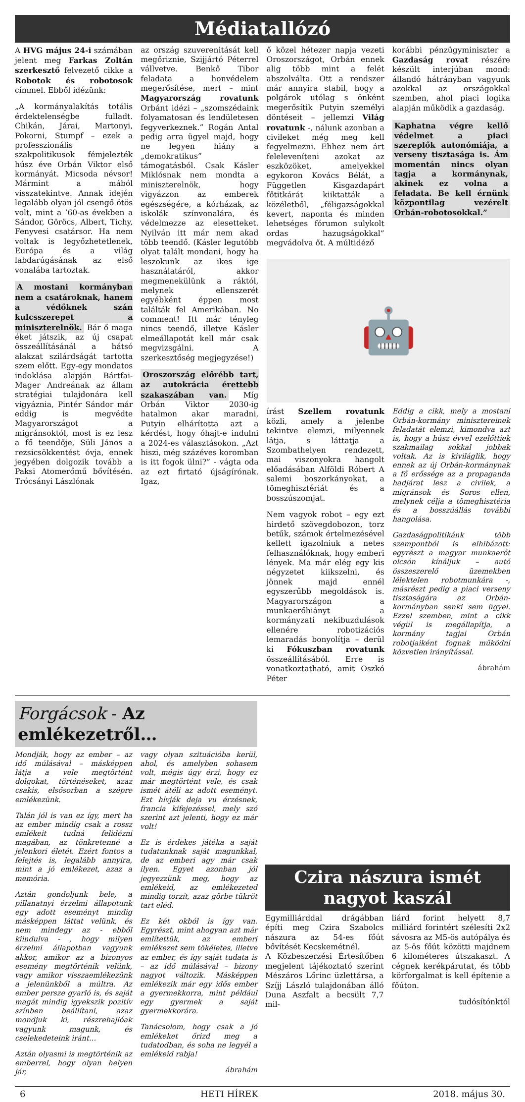Médiatallózó
A HVG május 24-i számában jelent meg Farkas Zoltán szerkesztő felvezető cikke a Robotok és robotosok címmel. Ebből idézünk:
„A kormányalakítás totális érdektelenségbe fulladt. Chikán, Járai, Martonyi, Pokorni, Stumpf – ezek a professzionális szakpolitikusok fémjelezték húsz éve Orbán Viktor első kormányát. Micsoda névsor! Mármint a mából visszatekintve. Annak idején legalább olyan jól csengő ötös volt, mint a ’60-as években a Sándor, Göröcs, Albert, Tichy, Fenyvesi csatársor. Ha nem voltak is legyőzhetetlenek, Európa és a világ labdarúgásának az első vonalába tartoztak.
A mostani kormányban nem a csatároknak, hanem a védőknek szán kulcsszerepet a miniszterelnök. Bár ő maga éket játszik, az új csapat összeállításánál a hátsó alakzat szilárdságát tartotta szem előtt. Egy-egy mondatos indoklása alapján Bártfai-Mager Andreának az állam stratégiai tulajdonára kell vigyáznia, Pintér Sándor már eddig is megvédte Magyarországot a migránsoktól, most is ez lesz a fő teendője, Süli János a rezsicsökkentést óvja, ennek jegyében dolgozik tovább a Paksi Atomerőmű bővítésén. Trócsányi Lászlónak
az ország szuverenitását kell megőriznie, Szijjártó Péterrel vállvetve. Benkő Tibor feladata a honvédelem megerősítése, mert – mint Magyarország rovatunk Orbánt idézi – „szomszédaink folyamatosan és lendületesen fegyverkeznek.” Rogán Antal pedig arra ügyel majd, hogy ne legyen hiány a „demokratikus” támogatásból. Csak Kásler Miklósnak nem mondta a miniszterelnök, hogy vigyázzon az emberek egészségére, a kórházak, az iskolák színvonalára, és védelmezze az elesetteket. Nyilván itt már nem akad több teendő. (Kásler legutóbb olyat talált mondani, hogy ha leszokunk az ikes ige használatáról, akkor megmenekülünk a ráktól, melynek ellenszerét egyébként éppen most találták fel Amerikában. No comment! Itt már tényleg nincs teendő, illetve Kásler elmeállapotát kell már csak megvizsgálni. A szerkesztőség megjegyzése!)
Oroszország előrébb tart, az autokrácia érettebb szakaszában van. Míg Orbán Viktor 2030-ig hatalmon akar maradni, Putyin elhárította azt a kérdést, hogy óhajt-e indulni a 2024-es választásokon. „Azt hiszi, még százéves koromban is itt fogok ülni?” - vágta oda az ezt firtató újságírónak. Igaz,
ő közel hétezer napja vezeti Oroszországot, Orbán ennek alig több mint a felét abszolválta. Ott a rendszer már annyira stabil, hogy a polgárok utólag s önként megerősítik Putyin személyi döntéseit – jellemzi Világ rovatunk -, nálunk azonban a civileket még meg kell fegyelmezni. Ehhez nem árt feleleveníteni azokat az eszközöket, amelyekkel egykoron Kovács Bélát, a Független Kisgazdapárt főtitkárát kiiktatták a közéletből, „féligazságokkal kevert, naponta és minden lehetséges fórumon sulykolt ordas hazugságokkal” megvádolva őt. A múltidéző
korábbi pénzügyminiszter a Gazdaság rovat részére készült interjúban mond: állandó hátrányban vagyunk azokkal az országokkal szemben, ahol piaci logika alapján működik a gazdaság.
Kaphatna végre kellő védelmet a piaci szereplők autonómiája, a verseny tisztasága is. Ám momentán nincs olyan tagja a kormánynak, akinek ez volna a feladata. Be kell érnünk központilag vezérelt Orbán-robotosokkal.”
🤖
írást Szellem rovatunk közli, amely a jelenbe tekintve elemzi, milyennek látja, s láttatja a Szombathelyen rendezett, mai viszonyokra hangolt előadásában Alföldi Róbert A salemi boszorkányokat, a tömeghisztériát és a bosszúszomjat.
Nem vagyok robot – egy ezt hirdető szövegdobozon, torz betűk, számok értelmezésével kellett igazolniuk a netes felhasználóknak, hogy emberi lények. Ma már elég egy kis négyzetet kiikszelni, és jönnek majd ennél egyszerűbb megoldások is. Magyarországon a munkaerőhiányt a kormányzati nekibuzdulások ellenére robotizációs lemaradás bonyolítja – derül ki Fókuszban rovatunk összeállításából. Erre is vonatkoztatható, amit Oszkó Péter
Eddig a cikk, mely a mostani Orbán-kormány minisztereinek feladatát elemzi, kimondva azt is, hogy a húsz évvel ezelőttiek szakmailag sokkal jobbak voltak. Az is kiviláglik, hogy ennek az új Orbán-kormánynak a fő erőssége az a propaganda hadjárat lesz a civilek, a migránsok és Soros ellen, melynek célja a tömeghisztéria és a bosszúállás további hangolása.
Gazdaságpolitikánk több szempontból is elhibázott: egyrészt a magyar munkaerőt olcsón kínáljuk – autó összeszerelő üzemekben lélektelen robotmunkára -, másrészt pedig a piaci verseny tisztaságára az Orbán-kormányban senki sem ügyel. Ezzel szemben, mint a cikk végül is megállapítja, a kormány tagjai Orbán robotjaiként fognak működni közvetlen irányítással.
ábrahám
Forgácsok - Az emlékezetről…
Mondják, hogy az ember – az idő múlásával – másképpen látja a vele megtörtént dolgokat, történéseket, azaz csakis, elsősorban a szépre emlékezünk.
Talán jól is van ez így, mert ha az ember mindig csak a rossz emlékeit tudná felidézni magában, az tönkretenné a jelenkori életét. Ezért fontos a felejtés is, legalább annyira, mint a jó emlékezet, azaz a memória.
Aztán gondoljunk bele, a pillanatnyi érzelmi állapotunk egy adott eseményt mindig másképpen láttat velünk, és nem mindegy az - ebből kiindulva - , hogy milyen érzelmi állapotban vagyunk akkor, amikor az a bizonyos esemény megtörténik velünk, vagy amikor visszaemlékezünk a jelenünkből a múltra. Az ember persze gyarló is, és saját magát mindig igyekszik pozitív színben beállítani, azaz mondjuk ki, részrehajlóak vagyunk magunk, és cselekedeteink iránt…
Aztán olyasmi is megtörténik az emberrel, hogy olyan helyen jár,
vagy olyan szituációba kerül, ahol, és amelyben sohasem volt, mégis úgy érzi, hogy ez már megtörtént vele, és csak ismét átéli az adott eseményt. Ezt hívják deja vu érzésnek, francia kifejezéssel, mely szó szerint azt jelenti, hogy ez már volt!
Ez is érdekes játéka a saját tudatunknak saját magunkkal, de az emberi agy már csak ilyen. Egyet azonban jól jegyezzünk meg, hogy az emlékeid, az emlékezeted mindig torzít, azaz görbe tükröt tart eléd.
Ez két okból is így van. Egyrészt, mint ahogyan azt már említettük, az emberi emlékezet sem tökéletes, illetve az ember, és így saját tudata is – az idő múlásával – bizony nagyot változik. Másképpen emlékezik már egy idős ember a gyermekkorra, mint például egy gyermek a saját gyermekkorára.
Tanácsolom, hogy csak a jó emlékeket őrizd meg a tudatodban, és soha ne legyél a emlékeid rabja!
ábrahám
Czira nászura ismét nagyot kaszál
Egymilliárddal drágábban építi meg Czira Szabolcs nászura az 54-es főút bővítését Kecskemétnél.
A Közbeszerzési Értesítőben megjelent tájékoztató szerint Mészáros Lőrinc üzlettársa, a Szíjj László tulajdonában álló Duna Aszfalt a becsült 7,7 mil-
liárd forint helyett 8,7 milliárd forintért szélesíti 2x2 sávosra az M5-ös autópálya és az 5-ös főút közötti majdnem 6 kilométeres útszakaszt. A cégnek kerékpárutat, és több körforgalmat is kell építenie a főúton.
tudósítónktól
6 HETI HÍREK 2018. május 30.